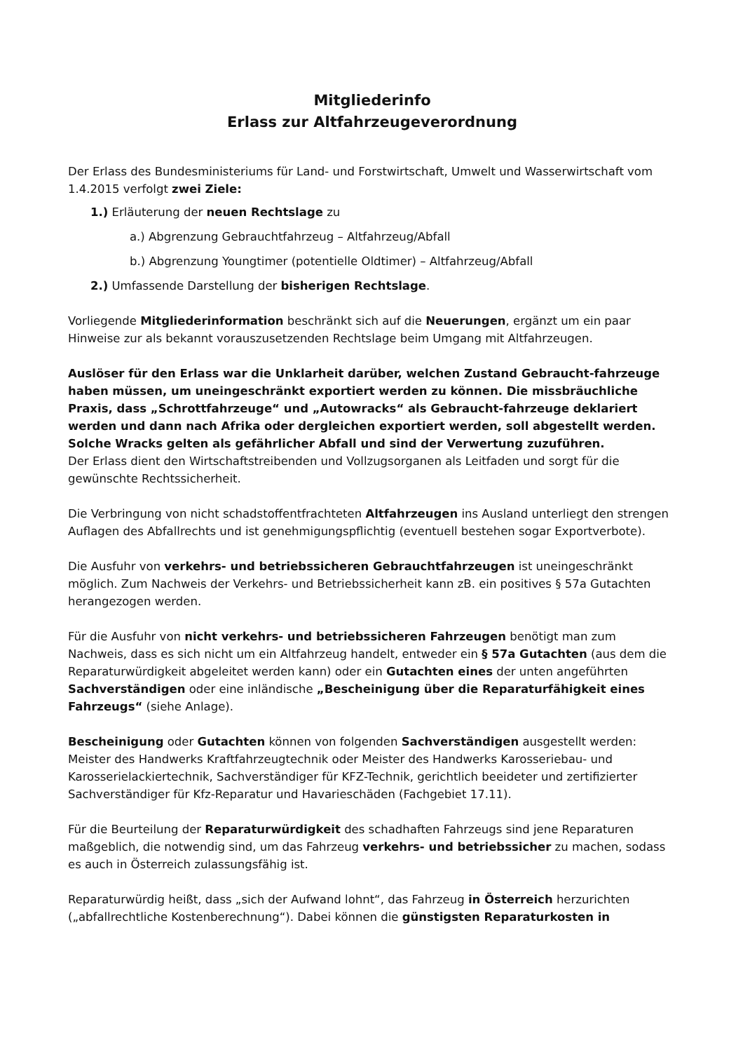Mitgliederinfo
Erlass zur Altfahrzeugeverordnung
Der Erlass des Bundesministeriums für Land- und Forstwirtschaft, Umwelt und Wasserwirtschaft vom 1.4.2015 verfolgt zwei Ziele:
1.) Erläuterung der neuen Rechtslage zu
a.) Abgrenzung Gebrauchtfahrzeug – Altfahrzeug/Abfall
b.) Abgrenzung Youngtimer (potentielle Oldtimer) – Altfahrzeug/Abfall
2.) Umfassende Darstellung der bisherigen Rechtslage.
Vorliegende Mitgliederinformation beschränkt sich auf die Neuerungen, ergänzt um ein paar Hinweise zur als bekannt vorauszusetzenden Rechtslage beim Umgang mit Altfahrzeugen.
Auslöser für den Erlass war die Unklarheit darüber, welchen Zustand Gebraucht-fahrzeuge haben müssen, um uneingeschränkt exportiert werden zu können. Die missbräuchliche Praxis, dass „Schrottfahrzeuge“ und „Autowracks“ als Gebraucht-fahrzeuge deklariert werden und dann nach Afrika oder dergleichen exportiert werden, soll abgestellt werden. Solche Wracks gelten als gefährlicher Abfall und sind der Verwertung zuzuführen.
Der Erlass dient den Wirtschaftstreibenden und Vollzugsorganen als Leitfaden und sorgt für die gewünschte Rechtssicherheit.
Die Verbringung von nicht schadstoffentfrachteten Altfahrzeugen ins Ausland unterliegt den strengen Auflagen des Abfallrechts und ist genehmigungspflichtig (eventuell bestehen sogar Exportverbote).
Die Ausfuhr von verkehrs- und betriebssicheren Gebrauchtfahrzeugen ist uneingeschränkt möglich. Zum Nachweis der Verkehrs- und Betriebssicherheit kann zB. ein positives § 57a Gutachten herangezogen werden.
Für die Ausfuhr von nicht verkehrs- und betriebssicheren Fahrzeugen benötigt man zum Nachweis, dass es sich nicht um ein Altfahrzeug handelt, entweder ein § 57a Gutachten (aus dem die Reparaturwürdigkeit abgeleitet werden kann) oder ein Gutachten eines der unten angeführten Sachverständigen oder eine inländische „Bescheinigung über die Reparaturfähigkeit eines Fahrzeugs“ (siehe Anlage).
Bescheinigung oder Gutachten können von folgenden Sachverständigen ausgestellt werden: Meister des Handwerks Kraftfahrzeugtechnik oder Meister des Handwerks Karosseriebau- und Karosserielackiertechnik, Sachverständiger für KFZ-Technik, gerichtlich beeideter und zertifizierter Sachverständiger für Kfz-Reparatur und Havarieschäden (Fachgebiet 17.11).
Für die Beurteilung der Reparaturwürdigkeit des schadhaften Fahrzeugs sind jene Reparaturen maßgeblich, die notwendig sind, um das Fahrzeug verkehrs- und betriebssicher zu machen, sodass es auch in Österreich zulassungsfähig ist.
Reparaturwürdig heißt, dass „sich der Aufwand lohnt“, das Fahrzeug in Österreich herzurichten („abfallrechtliche Kostenberechnung“). Dabei können die günstigsten Reparaturkosten in